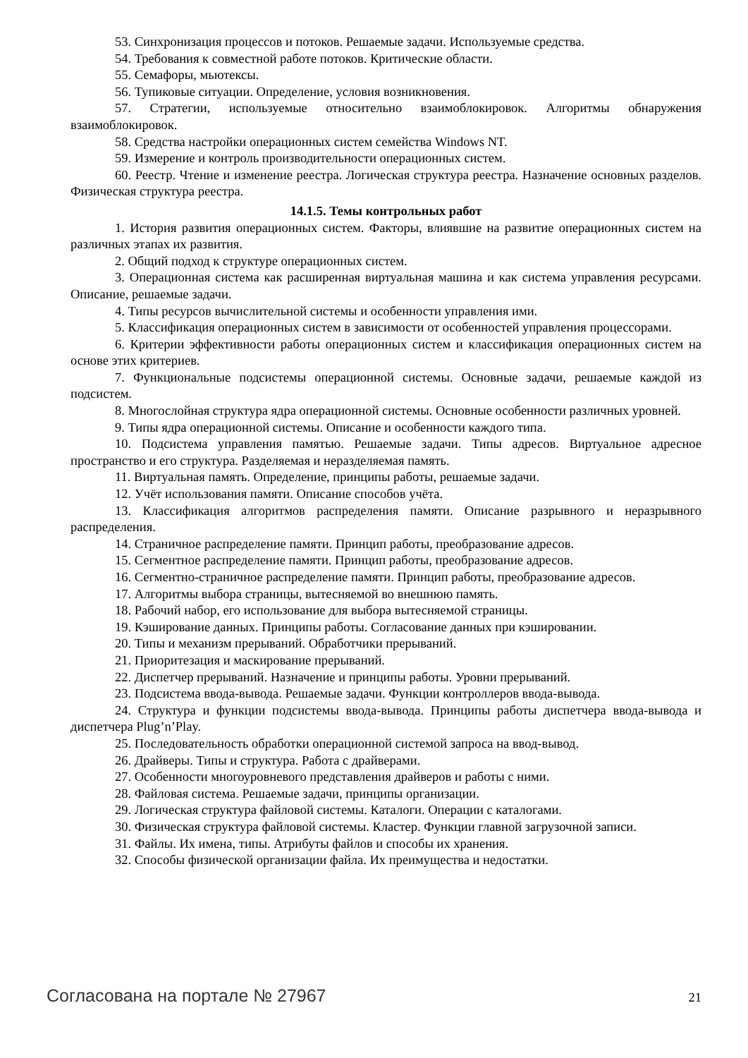53. Синхронизация процессов и потоков. Решаемые задачи. Используемые средства.
54. Требования к совместной работе потоков. Критические области.
55. Семафоры, мьютексы.
56. Тупиковые ситуации. Определение, условия возникновения.
57. Стратегии, используемые относительно взаимоблокировок. Алгоритмы обнаружения взаимоблокировок.
58. Средства настройки операционных систем семейства Windows NT.
59. Измерение и контроль производительности операционных систем.
60. Реестр. Чтение и изменение реестра. Логическая структура реестра. Назначение основных разделов. Физическая структура реестра.
14.1.5. Темы контрольных работ
1. История развития операционных систем. Факторы, влиявшие на развитие операционных систем на различных этапах их развития.
2. Общий подход к структуре операционных систем.
3. Операционная система как расширенная виртуальная машина и как система управления ресурсами. Описание, решаемые задачи.
4. Типы ресурсов вычислительной системы и особенности управления ими.
5. Классификация операционных систем в зависимости от особенностей управления процессорами.
6. Критерии эффективности работы операционных систем и классификация операционных систем на основе этих критериев.
7. Функциональные подсистемы операционной системы. Основные задачи, решаемые каждой из подсистем.
8. Многослойная структура ядра операционной системы. Основные особенности различных уровней.
9. Типы ядра операционной системы. Описание и особенности каждого типа.
10. Подсистема управления памятью. Решаемые задачи. Типы адресов. Виртуальное адресное пространство и его структура. Разделяемая и неразделяемая память.
11. Виртуальная память. Определение, принципы работы, решаемые задачи.
12. Учёт использования памяти. Описание способов учёта.
13. Классификация алгоритмов распределения памяти. Описание разрывного и неразрывного распределения.
14. Страничное распределение памяти. Принцип работы, преобразование адресов.
15. Сегментное распределение памяти. Принцип работы, преобразование адресов.
16. Сегментно-страничное распределение памяти. Принцип работы, преобразование адресов.
17. Алгоритмы выбора страницы, вытесняемой во внешнюю память.
18. Рабочий набор, его использование для выбора вытесняемой страницы.
19. Кэширование данных. Принципы работы. Согласование данных при кэшировании.
20. Типы и механизм прерываний. Обработчики прерываний.
21. Приоритезация и маскирование прерываний.
22. Диспетчер прерываний. Назначение и принципы работы. Уровни прерываний.
23. Подсистема ввода-вывода. Решаемые задачи. Функции контроллеров ввода-вывода.
24. Структура и функции подсистемы ввода-вывода. Принципы работы диспетчера ввода-вывода и диспетчера Plug’n’Play.
25. Последовательность обработки операционной системой запроса на ввод-вывод.
26. Драйверы. Типы и структура. Работа с драйверами.
27. Особенности многоуровневого представления драйверов и работы с ними.
28. Файловая система. Решаемые задачи, принципы организации.
29. Логическая структура файловой системы. Каталоги. Операции с каталогами.
30. Физическая структура файловой системы. Кластер. Функции главной загрузочной записи.
31. Файлы. Их имена, типы. Атрибуты файлов и способы их хранения.
32. Способы физической организации файла. Их преимущества и недостатки.
Согласована на портале № 27967 21